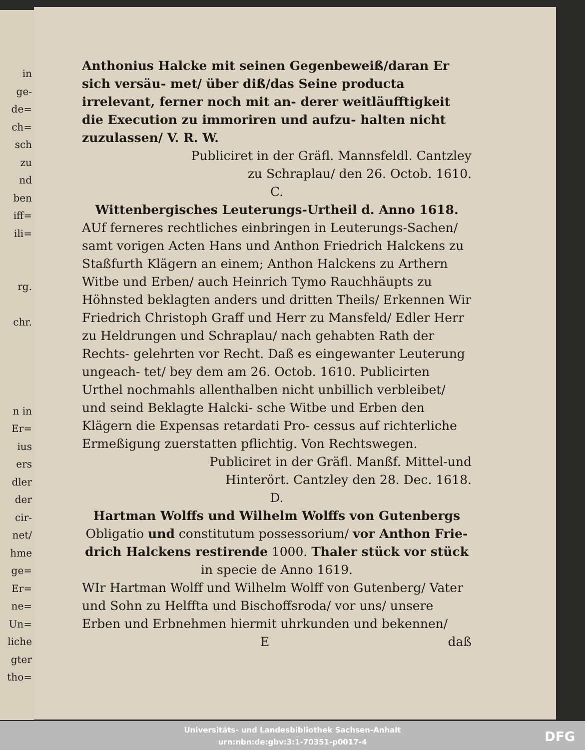in
ge-
de=
ch=
sch
zu
nd
ben
iff=
ili=
rg.
chr.
n in
Er=
ius
ers
dler
der
cir-
net/
hme
ge=
Er=
ne=
Un=
liche
gter
tho=
Anthonius Halcke mit seinen Gegenbeweiß/daran Er sich versäu- met/ über diß/das Seine producta irrelevant, ferner noch mit an- derer weitläufftigkeit die Execution zu immoriren und aufzu- halten nicht zuzulassen/ V. R. W.
Publiciret in der Gräfl. Mannsfeldl. Cantzley
zu Schraplau/ den 26. Octob. 1610.
C.
Wittenbergisches Leuterungs-Urtheil d. Anno 1618.
AUf ferneres rechtliches einbringen in Leuterungs-Sachen/ samt vorigen Acten Hans und Anthon Friedrich Halckens zu Staßfurth Klägern an einem; Anthon Halckens zu Arthern Witbe und Erben/ auch Heinrich Tymo Rauchhäupts zu Höhnsted beklagten anders und dritten Theils/ Erkennen Wir Friedrich Christoph Graff und Herr zu Mansfeld/ Edler Herr zu Heldrungen und Schraplau/ nach gehabten Rath der Rechts- gelehrten vor Recht. Daß es eingewanter Leuterung ungeach- tet/ bey dem am 26. Octob. 1610. Publicirten Urthel nochmahls allenthalben nicht unbillich verbleibet/ und seind Beklagte Halcki- sche Witbe und Erben den Klägern die Expensas retardati Pro- cessus auf richterliche Ermeßigung zuerstatten pflichtig. Von Rechtswegen.
Publiciret in der Gräfl. Manßf. Mittel-und
Hinterört. Cantzley den 28. Dec. 1618.
D.
Hartman Wolffs und Wilhelm Wolffs von Gutenbergs Obligatio und constitutum possessorium/ vor Anthon Frie- drich Halckens restirende 1000. Thaler stück vor stück in specie de Anno 1619.
WIr Hartman Wolff und Wilhelm Wolff von Gutenberg/ Vater und Sohn zu Helffta und Bischoffsroda/ vor uns/ unsere Erben und Erbnehmen hiermit uhrkunden und bekennen/
E daß
Universitäts- und Landesbibliothek Sachsen-Anhalt
urn:nbn:de:gbv:3:1-70351-p0017-4
DFG